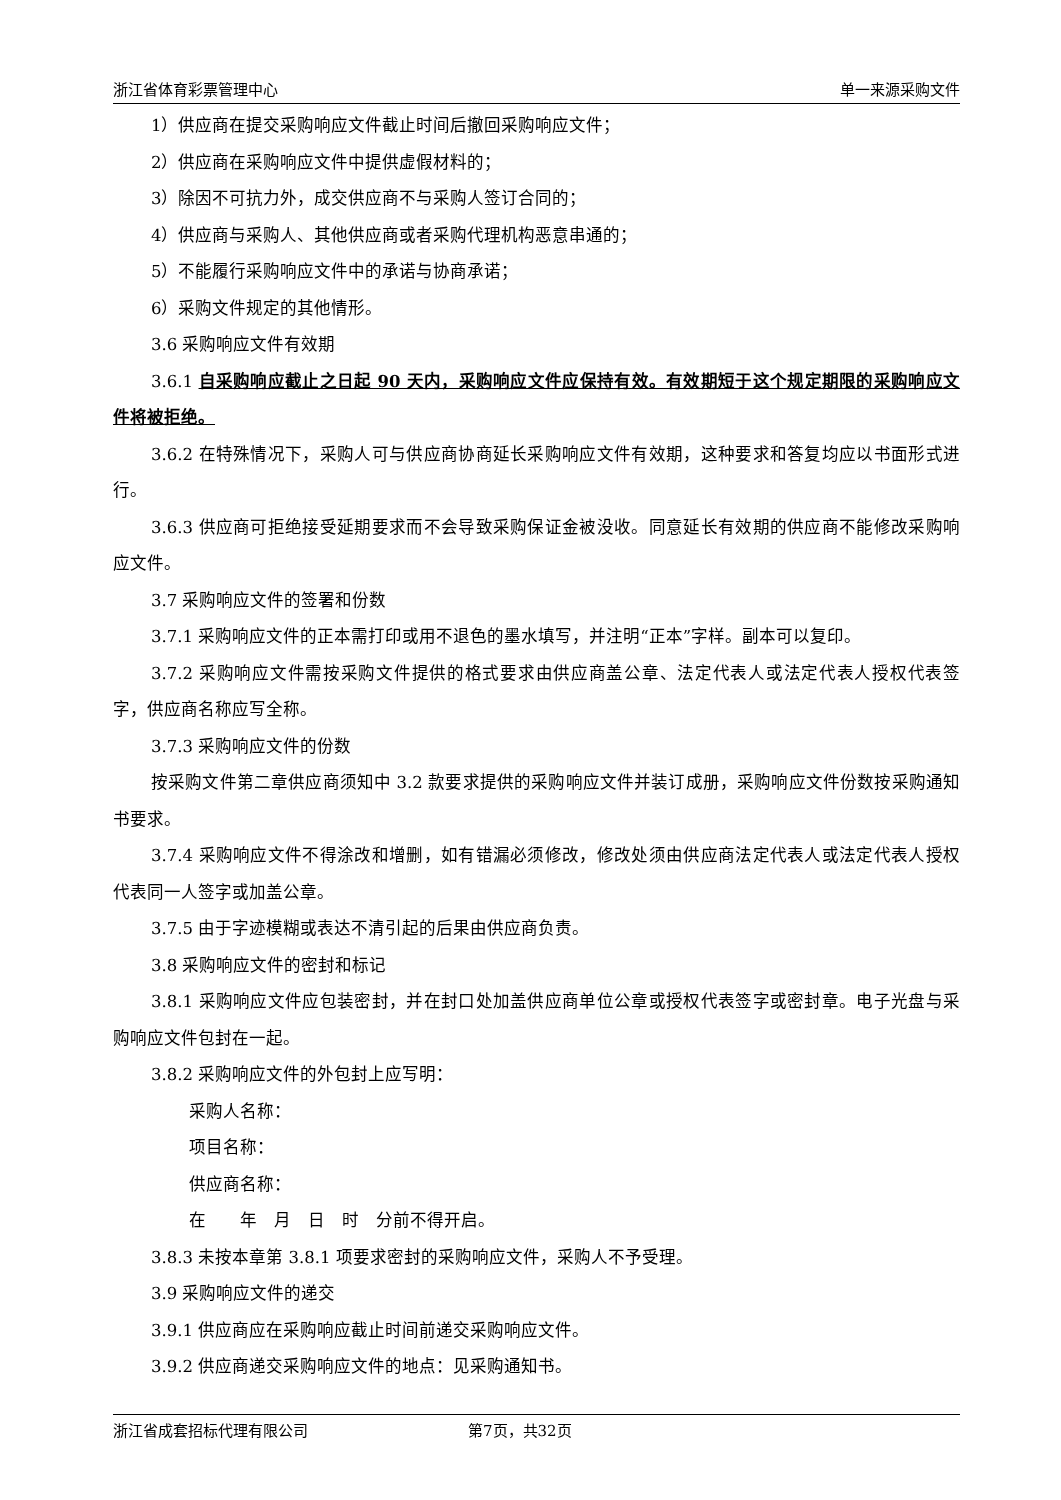浙江省体育彩票管理中心 单一来源采购文件
1）供应商在提交采购响应文件截止时间后撤回采购响应文件；
2）供应商在采购响应文件中提供虚假材料的；
3）除因不可抗力外，成交供应商不与采购人签订合同的；
4）供应商与采购人、其他供应商或者采购代理机构恶意串通的；
5）不能履行采购响应文件中的承诺与协商承诺；
6）采购文件规定的其他情形。
3.6 采购响应文件有效期
3.6.1 自采购响应截止之日起 90 天内，采购响应文件应保持有效。有效期短于这个规定期限的采购响应文件将被拒绝。
3.6.2 在特殊情况下，采购人可与供应商协商延长采购响应文件有效期，这种要求和答复均应以书面形式进行。
3.6.3 供应商可拒绝接受延期要求而不会导致采购保证金被没收。同意延长有效期的供应商不能修改采购响应文件。
3.7 采购响应文件的签署和份数
3.7.1 采购响应文件的正本需打印或用不退色的墨水填写，并注明“正本”字样。副本可以复印。
3.7.2 采购响应文件需按采购文件提供的格式要求由供应商盖公章、法定代表人或法定代表人授权代表签字，供应商名称应写全称。
3.7.3 采购响应文件的份数
按采购文件第二章供应商须知中 3.2 款要求提供的采购响应文件并装订成册，采购响应文件份数按采购通知书要求。
3.7.4 采购响应文件不得涂改和增删，如有错漏必须修改，修改处须由供应商法定代表人或法定代表人授权代表同一人签字或加盖公章。
3.7.5 由于字迹模糊或表达不清引起的后果由供应商负责。
3.8 采购响应文件的密封和标记
3.8.1 采购响应文件应包装密封，并在封口处加盖供应商单位公章或授权代表签字或密封章。电子光盘与采购响应文件包封在一起。
3.8.2 采购响应文件的外包封上应写明：
采购人名称：
项目名称：
供应商名称：
在　　年　月　日　时　分前不得开启。
3.8.3 未按本章第 3.8.1 项要求密封的采购响应文件，采购人不予受理。
3.9 采购响应文件的递交
3.9.1 供应商应在采购响应截止时间前递交采购响应文件。
3.9.2 供应商递交采购响应文件的地点：见采购通知书。
浙江省成套招标代理有限公司 第7页，共32页